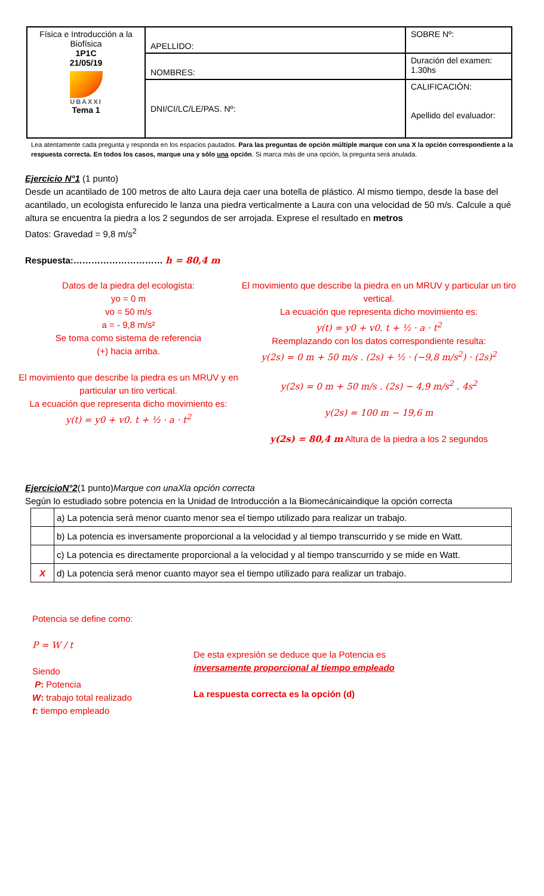| Física e Introducción a la Biofísica 1P1C 21/05/19 UBAXXI Tema 1 | APELLIDO: | SOBRE Nº: |
| | NOMBRES: | Duración del examen: 1.30hs |
| | DNI/CI/LC/LE/PAS. Nº: | CALIFICACIÓN: Apellido del evaluador: |
Lea atentamente cada pregunta y responda en los espacios pautados. Para las preguntas de opción múltiple marque con una X la opción correspondiente a la respuesta correcta. En todos los casos, marque una y sólo una opción. Si marca más de una opción, la pregunta será anulada.
Ejercicio N°1 (1 punto)
Desde un acantilado de 100 metros de alto Laura deja caer una botella de plástico. Al mismo tiempo, desde la base del acantilado, un ecologista enfurecido le lanza una piedra verticalmente a Laura con una velocidad de 50 m/s. Calcule a qué altura se encuentra la piedra a los 2 segundos de ser arrojada. Exprese el resultado en metros
Datos: Gravedad = 9,8 m/s<sup>2</sup>
Respuesta:………………………… h = 80,4 m
Datos de la piedra del ecologista:
yo = 0 m
vo = 50 m/s
a = - 9,8 m/s²
Se toma como sistema de referencia
(+) hacia arriba.
El movimiento que describe la piedra es un MRUV y en particular un tiro vertical.
La ecuación que representa dicho movimiento es:
y(t) = y0 + v0. t + ½ · a · t<sup>2</sup>
El movimiento que describe la piedra en un MRUV y particular un tiro vertical.
La ecuación que representa dicho movimiento es:
y(t) = y0 + v0. t + ½ · a · t<sup>2</sup>
Reemplazando con los datos correspondiente resulta:
y(2s) = 0 m + 50 m/s . (2s) + ½ · (−9,8 m/s<sup>2</sup>) · (2s)<sup>2</sup>
y(2s) = 0 m + 50 m/s . (2s) − 4,9 m/s<sup>2</sup> . 4s<sup>2</sup>
y(2s) = 100 m − 19,6 m
y(2s) = 80,4 m Altura de la piedra a los 2 segundos
EjercicioN°2(1 punto)Marque con unaXla opción correcta
Según lo estudiado sobre potencia en la Unidad de Introducción a la Biomecánicaindique la opción correcta
| | a) La potencia será menor cuanto menor sea el tiempo utilizado para realizar un trabajo. |
| | b) La potencia es inversamente proporcional a la velocidad y al tiempo transcurrido y se mide en Watt. |
| | c) La potencia es directamente proporcional a la velocidad y al tiempo transcurrido y se mide en Watt. |
| X | d) La potencia será menor cuanto mayor sea el tiempo utilizado para realizar un trabajo. |
Potencia se define como:
P = W / t
Siendo
P: Potencia
W: trabajo total realizado
t: tiempo empleado
De esta expresión se deduce que la Potencia es
inversamente proporcional al tiempo empleado
La respuesta correcta es la opción (d)